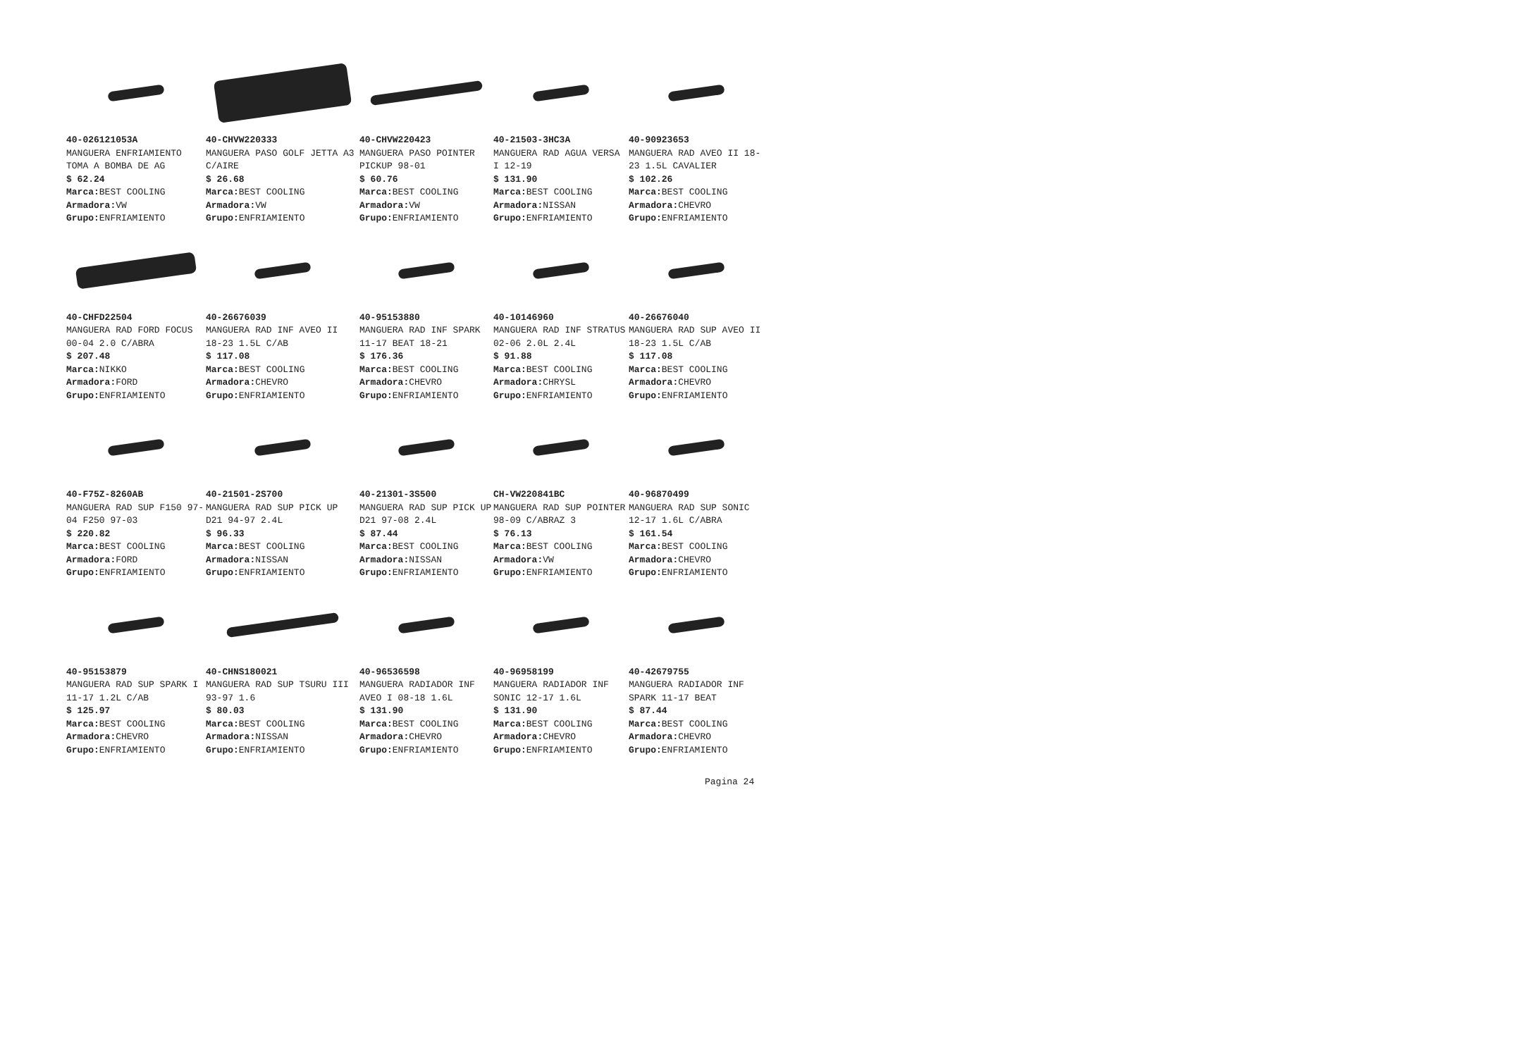40-026121053A
MANGUERA ENFRIAMIENTO TOMA A BOMBA DE AG
$ 62.24
Marca: BEST COOLING
Armadora: VW
Grupo: ENFRIAMIENTO
40-CHVW220333
MANGUERA PASO GOLF JETTA A3 C/AIRE
$ 26.68
Marca: BEST COOLING
Armadora: VW
Grupo: ENFRIAMIENTO
40-CHVW220423
MANGUERA PASO POINTER PICKUP 98-01
$ 60.76
Marca: BEST COOLING
Armadora: VW
Grupo: ENFRIAMIENTO
40-21503-3HC3A
MANGUERA RAD AGUA VERSA I 12-19
$ 131.90
Marca: BEST COOLING
Armadora: NISSAN
Grupo: ENFRIAMIENTO
40-90923653
MANGUERA RAD AVEO II 18-23 1.5L CAVALIER
$ 102.26
Marca: BEST COOLING
Armadora: CHEVRO
Grupo: ENFRIAMIENTO
40-CHFD22504
MANGUERA RAD FORD FOCUS 00-04 2.0 C/ABRA
$ 207.48
Marca: NIKKO
Armadora: FORD
Grupo: ENFRIAMIENTO
40-26676039
MANGUERA RAD INF AVEO II 18-23 1.5L C/AB
$ 117.08
Marca: BEST COOLING
Armadora: CHEVRO
Grupo: ENFRIAMIENTO
40-95153880
MANGUERA RAD INF SPARK 11-17 BEAT 18-21
$ 176.36
Marca: BEST COOLING
Armadora: CHEVRO
Grupo: ENFRIAMIENTO
40-10146960
MANGUERA RAD INF STRATUS 02-06 2.0L 2.4L
$ 91.88
Marca: BEST COOLING
Armadora: CHRYSL
Grupo: ENFRIAMIENTO
40-26676040
MANGUERA RAD SUP AVEO II 18-23 1.5L C/AB
$ 117.08
Marca: BEST COOLING
Armadora: CHEVRO
Grupo: ENFRIAMIENTO
40-F75Z-8260AB
MANGUERA RAD SUP F150 97-04 F250 97-03
$ 220.82
Marca: BEST COOLING
Armadora: FORD
Grupo: ENFRIAMIENTO
40-21501-2S700
MANGUERA RAD SUP PICK UP D21 94-97 2.4L
$ 96.33
Marca: BEST COOLING
Armadora: NISSAN
Grupo: ENFRIAMIENTO
40-21301-3S500
MANGUERA RAD SUP PICK UP D21 97-08 2.4L
$ 87.44
Marca: BEST COOLING
Armadora: NISSAN
Grupo: ENFRIAMIENTO
CH-VW220841BC
MANGUERA RAD SUP POINTER 98-09 C/ABRAZ 3
$ 76.13
Marca: BEST COOLING
Armadora: VW
Grupo: ENFRIAMIENTO
40-96870499
MANGUERA RAD SUP SONIC 12-17 1.6L C/ABRA
$ 161.54
Marca: BEST COOLING
Armadora: CHEVRO
Grupo: ENFRIAMIENTO
40-95153879
MANGUERA RAD SUP SPARK I 11-17 1.2L C/AB
$ 125.97
Marca: BEST COOLING
Armadora: CHEVRO
Grupo: ENFRIAMIENTO
40-CHNS180021
MANGUERA RAD SUP TSURU III 93-97 1.6
$ 80.03
Marca: BEST COOLING
Armadora: NISSAN
Grupo: ENFRIAMIENTO
40-96536598
MANGUERA RADIADOR INF AVEO I 08-18 1.6L
$ 131.90
Marca: BEST COOLING
Armadora: CHEVRO
Grupo: ENFRIAMIENTO
40-96958199
MANGUERA RADIADOR INF SONIC 12-17 1.6L
$ 131.90
Marca: BEST COOLING
Armadora: CHEVRO
Grupo: ENFRIAMIENTO
40-42679755
MANGUERA RADIADOR INF SPARK 11-17 BEAT
$ 87.44
Marca: BEST COOLING
Armadora: CHEVRO
Grupo: ENFRIAMIENTO
Pagina 24